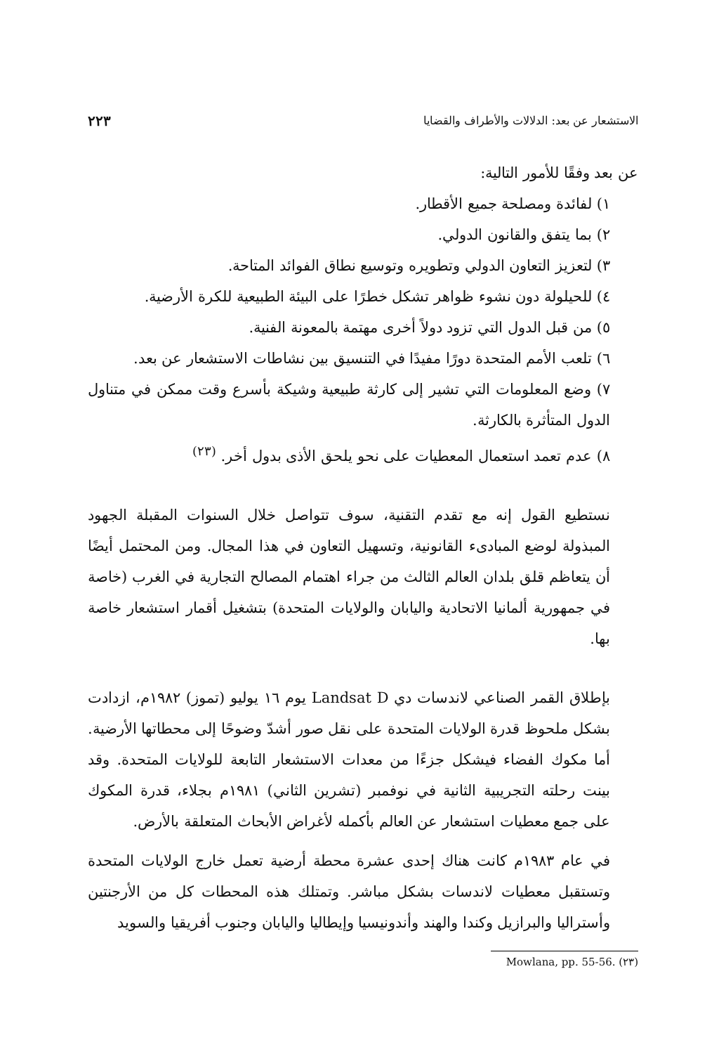الاستشعار عن بعد: الدلالات والأطراف والقضايا ٢٢٣
عن بعد وفقًا للأمور التالية:
١) لفائدة ومصلحة جميع الأقطار.
٢) بما يتفق والقانون الدولي.
٣) لتعزيز التعاون الدولي وتطويره وتوسيع نطاق الفوائد المتاحة.
٤) للحيلولة دون نشوء ظواهر تشكل خطرًا على البيئة الطبيعية للكرة الأرضية.
٥) من قبل الدول التي تزود دولاً أخرى مهتمة بالمعونة الفنية.
٦) تلعب الأمم المتحدة دورًا مفيدًا في التنسيق بين نشاطات الاستشعار عن بعد.
٧) وضع المعلومات التي تشير إلى كارثة طبيعية وشيكة بأسرع وقت ممكن في متناول الدول المتأثرة بالكارثة.
٨) عدم تعمد استعمال المعطيات على نحو يلحق الأذى بدول أخر. <sup>(٢٣)</sup>
نستطيع القول إنه مع تقدم التقنية، سوف تتواصل خلال السنوات المقبلة الجهود المبذولة لوضع المبادىء القانونية، وتسهيل التعاون في هذا المجال. ومن المحتمل أيضًا أن يتعاظم قلق بلدان العالم الثالث من جراء اهتمام المصالح التجارية في الغرب (خاصة في جمهورية ألمانيا الاتحادية واليابان والولايات المتحدة) بتشغيل أقمار استشعار خاصة بها.
بإطلاق القمر الصناعي لاندسات دي Landsat D يوم ١٦ يوليو (تموز) ١٩٨٢م، ازدادت بشكل ملحوظ قدرة الولايات المتحدة على نقل صور أشدّ وضوحًا إلى محطاتها الأرضية. أما مكوك الفضاء فيشكل جزءًا من معدات الاستشعار التابعة للولايات المتحدة. وقد بينت رحلته التجريبية الثانية في نوفمبر (تشرين الثاني) ١٩٨١م بجلاء، قدرة المكوك على جمع معطيات استشعار عن العالم بأكمله لأغراض الأبحاث المتعلقة بالأرض.
في عام ١٩٨٣م كانت هناك إحدى عشرة محطة أرضية تعمل خارج الولايات المتحدة وتستقبل معطيات لاندسات بشكل مباشر. وتمتلك هذه المحطات كل من الأرجنتين وأستراليا والبرازيل وكندا والهند وأندونيسيا وإيطاليا واليابان وجنوب أفريقيا والسويد
(٢٣) Mowlana, pp. 55-56.